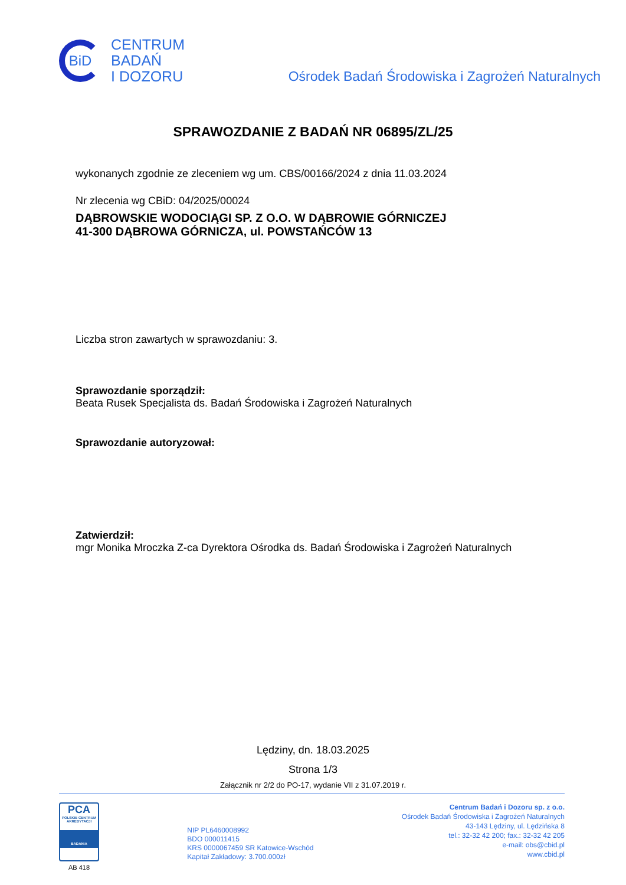BiD
CENTRUM
BADAŃ
I DOZORU
Ośrodek Badań Środowiska i Zagrożeń Naturalnych
SPRAWOZDANIE Z BADAŃ NR 06895/ZL/25
wykonanych zgodnie ze zleceniem wg um. CBS/00166/2024 z dnia 11.03.2024
Nr zlecenia wg CBiD: 04/2025/00024
DĄBROWSKIE WODOCIĄGI SP. Z O.O. W DĄBROWIE GÓRNICZEJ
41-300 DĄBROWA GÓRNICZA, ul. POWSTAŃCÓW 13
Liczba stron zawartych w sprawozdaniu: 3.
Sprawozdanie sporządził:
Beata Rusek Specjalista ds. Badań Środowiska i Zagrożeń Naturalnych
Sprawozdanie autoryzował:
Zatwierdził:
mgr Monika Mroczka Z-ca Dyrektora Ośrodka ds. Badań Środowiska i Zagrożeń Naturalnych
Lędziny, dn. 18.03.2025
Strona 1/3
Załącznik nr 2/2 do PO-17, wydanie VII z 31.07.2019 r.
PCA
POLSKIE CENTRUM AKREDYTACJI
BADANIA
AB 418
NIP PL6460008992
BDO 000011415
KRS 0000067459 SR Katowice-Wschód
Kapitał Zakładowy: 3.700.000zł
Centrum Badań i Dozoru sp. z o.o.
Ośrodek Badań Środowiska i Zagrożeń Naturalnych
43-143 Lędziny, ul. Lędzińska 8
tel.: 32-32 42 200; fax.: 32-32 42 205
e-mail: obs@cbid.pl
www.cbid.pl